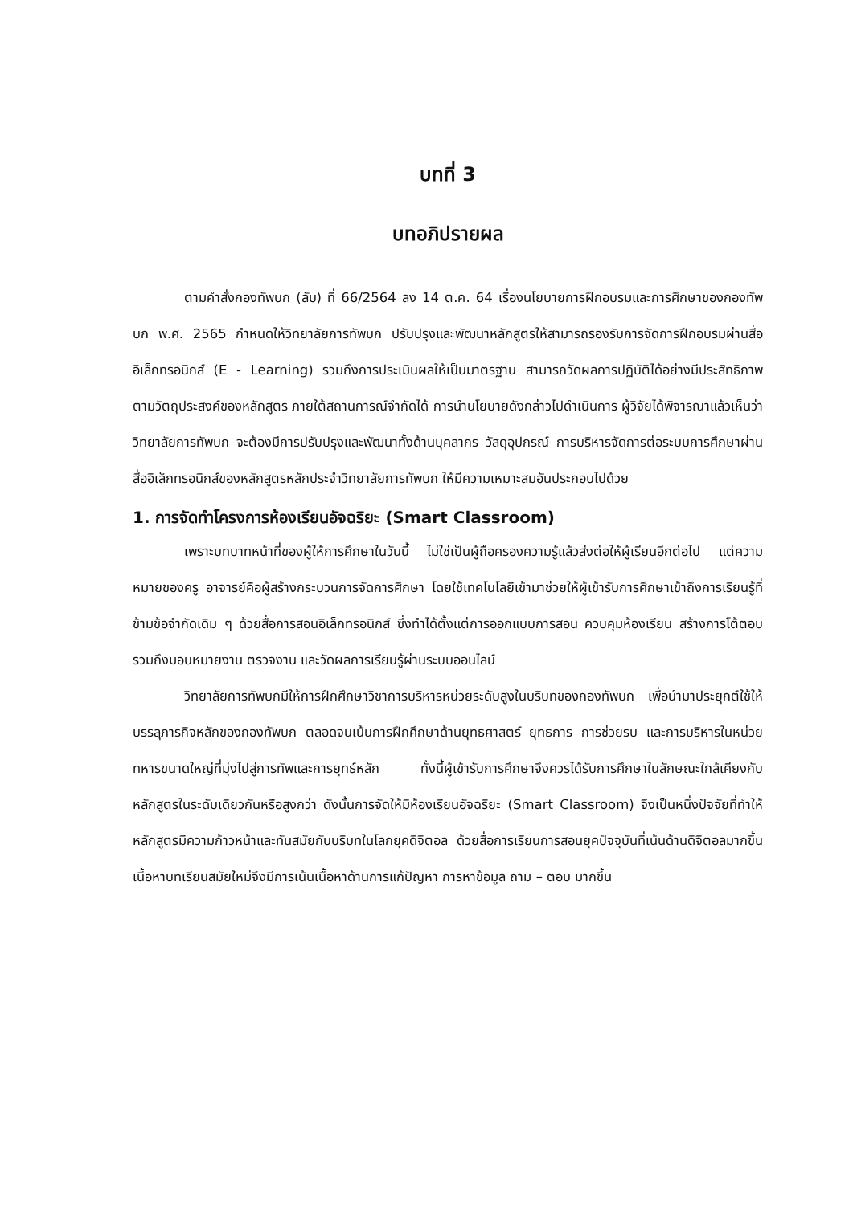บทที่ 3
บทอภิปรายผล
ตามคำสั่งกองทัพบก (ลับ) ที่ 66/2564 ลง 14 ต.ค. 64 เรื่องนโยบายการฝึกอบรมและการศึกษาของกองทัพบก พ.ศ. 2565 กำหนดให้วิทยาลัยการทัพบก ปรับปรุงและพัฒนาหลักสูตรให้สามารถรองรับการจัดการฝึกอบรมผ่านสื่ออิเล็กทรอนิกส์ (E - Learning) รวมถึงการประเมินผลให้เป็นมาตรฐาน สามารถวัดผลการปฏิบัติได้อย่างมีประสิทธิภาพ ตามวัตถุประสงค์ของหลักสูตร ภายใต้สถานการณ์จำกัดได้ การนำนโยบายดังกล่าวไปดำเนินการ ผู้วิจัยได้พิจารณาแล้วเห็นว่าวิทยาลัยการทัพบก จะต้องมีการปรับปรุงและพัฒนาทั้งด้านบุคลากร วัสดุอุปกรณ์ การบริหารจัดการต่อระบบการศึกษาผ่านสื่ออิเล็กทรอนิกส์ของหลักสูตรหลักประจำวิทยาลัยการทัพบก ให้มีความเหมาะสมอันประกอบไปด้วย
1. การจัดทำโครงการห้องเรียนอัจฉริยะ (Smart Classroom)
เพราะบทบาทหน้าที่ของผู้ให้การศึกษาในวันนี้ ไม่ใช่เป็นผู้ถือครองความรู้แล้วส่งต่อให้ผู้เรียนอีกต่อไป แต่ความหมายของครู อาจารย์คือผู้สร้างกระบวนการจัดการศึกษา โดยใช้เทคโนโลยีเข้ามาช่วยให้ผู้เข้ารับการศึกษาเข้าถึงการเรียนรู้ที่ข้ามข้อจำกัดเดิม ๆ ด้วยสื่อการสอนอิเล็กทรอนิกส์ ซึ่งทำได้ตั้งแต่การออกแบบการสอน ควบคุมห้องเรียน สร้างการโต้ตอบ รวมถึงมอบหมายงาน ตรวจงาน และวัดผลการเรียนรู้ผ่านระบบออนไลน์
วิทยาลัยการทัพบกมีให้การฝึกศึกษาวิชาการบริหารหน่วยระดับสูงในบริบทของกองทัพบก เพื่อนำมาประยุกต์ใช้ให้บรรลุภารกิจหลักของกองทัพบก ตลอดจนเน้นการฝึกศึกษาด้านยุทธศาสตร์ ยุทธการ การช่วยรบ และการบริหารในหน่วยทหารขนาดใหญ่ที่มุ่งไปสู่การทัพและการยุทธ์หลัก ทั้งนี้ผู้เข้ารับการศึกษาจึงควรได้รับการศึกษาในลักษณะใกล้เคียงกับหลักสูตรในระดับเดียวกันหรือสูงกว่า ดังนั้นการจัดให้มีห้องเรียนอัจฉริยะ (Smart Classroom) จึงเป็นหนึ่งปัจจัยที่ทำให้หลักสูตรมีความก้าวหน้าและทันสมัยกับบริบทในโลกยุคดิจิตอล ด้วยสื่อการเรียนการสอนยุคปัจจุบันที่เน้นด้านดิจิตอลมากขึ้น เนื้อหาบทเรียนสมัยใหม่จึงมีการเน้นเนื้อหาด้านการแก้ปัญหา การหาข้อมูล ถาม – ตอบ มากขึ้น